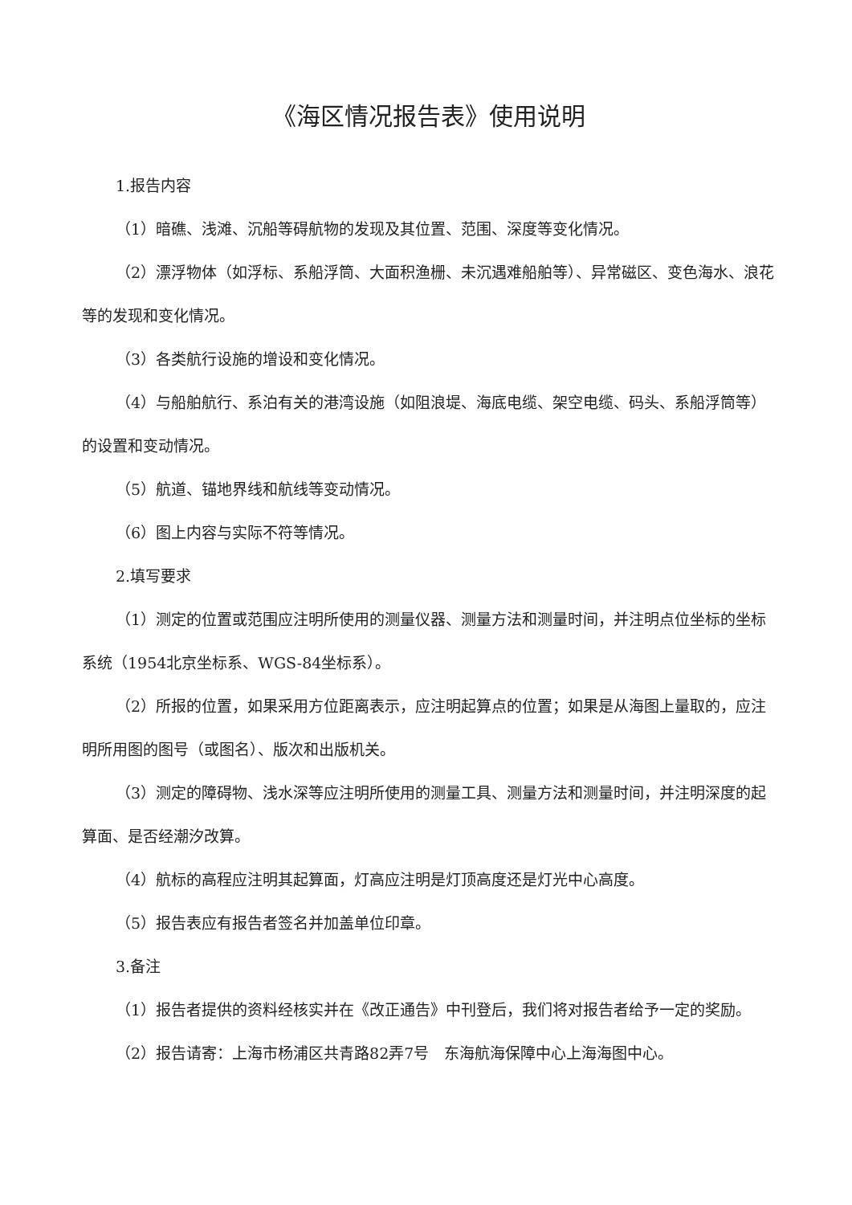《海区情况报告表》使用说明
1.报告内容
（1）暗礁、浅滩、沉船等碍航物的发现及其位置、范围、深度等变化情况。
（2）漂浮物体（如浮标、系船浮筒、大面积渔栅、未沉遇难船舶等）、异常磁区、变色海水、浪花等的发现和变化情况。
（3）各类航行设施的增设和变化情况。
（4）与船舶航行、系泊有关的港湾设施（如阻浪堤、海底电缆、架空电缆、码头、系船浮筒等）的设置和变动情况。
（5）航道、锚地界线和航线等变动情况。
（6）图上内容与实际不符等情况。
2.填写要求
（1）测定的位置或范围应注明所使用的测量仪器、测量方法和测量时间，并注明点位坐标的坐标系统（1954北京坐标系、WGS-84坐标系）。
（2）所报的位置，如果采用方位距离表示，应注明起算点的位置；如果是从海图上量取的，应注明所用图的图号（或图名）、版次和出版机关。
（3）测定的障碍物、浅水深等应注明所使用的测量工具、测量方法和测量时间，并注明深度的起算面、是否经潮汐改算。
（4）航标的高程应注明其起算面，灯高应注明是灯顶高度还是灯光中心高度。
（5）报告表应有报告者签名并加盖单位印章。
3.备注
（1）报告者提供的资料经核实并在《改正通告》中刊登后，我们将对报告者给予一定的奖励。
（2）报告请寄：上海市杨浦区共青路82弄7号　东海航海保障中心上海海图中心。